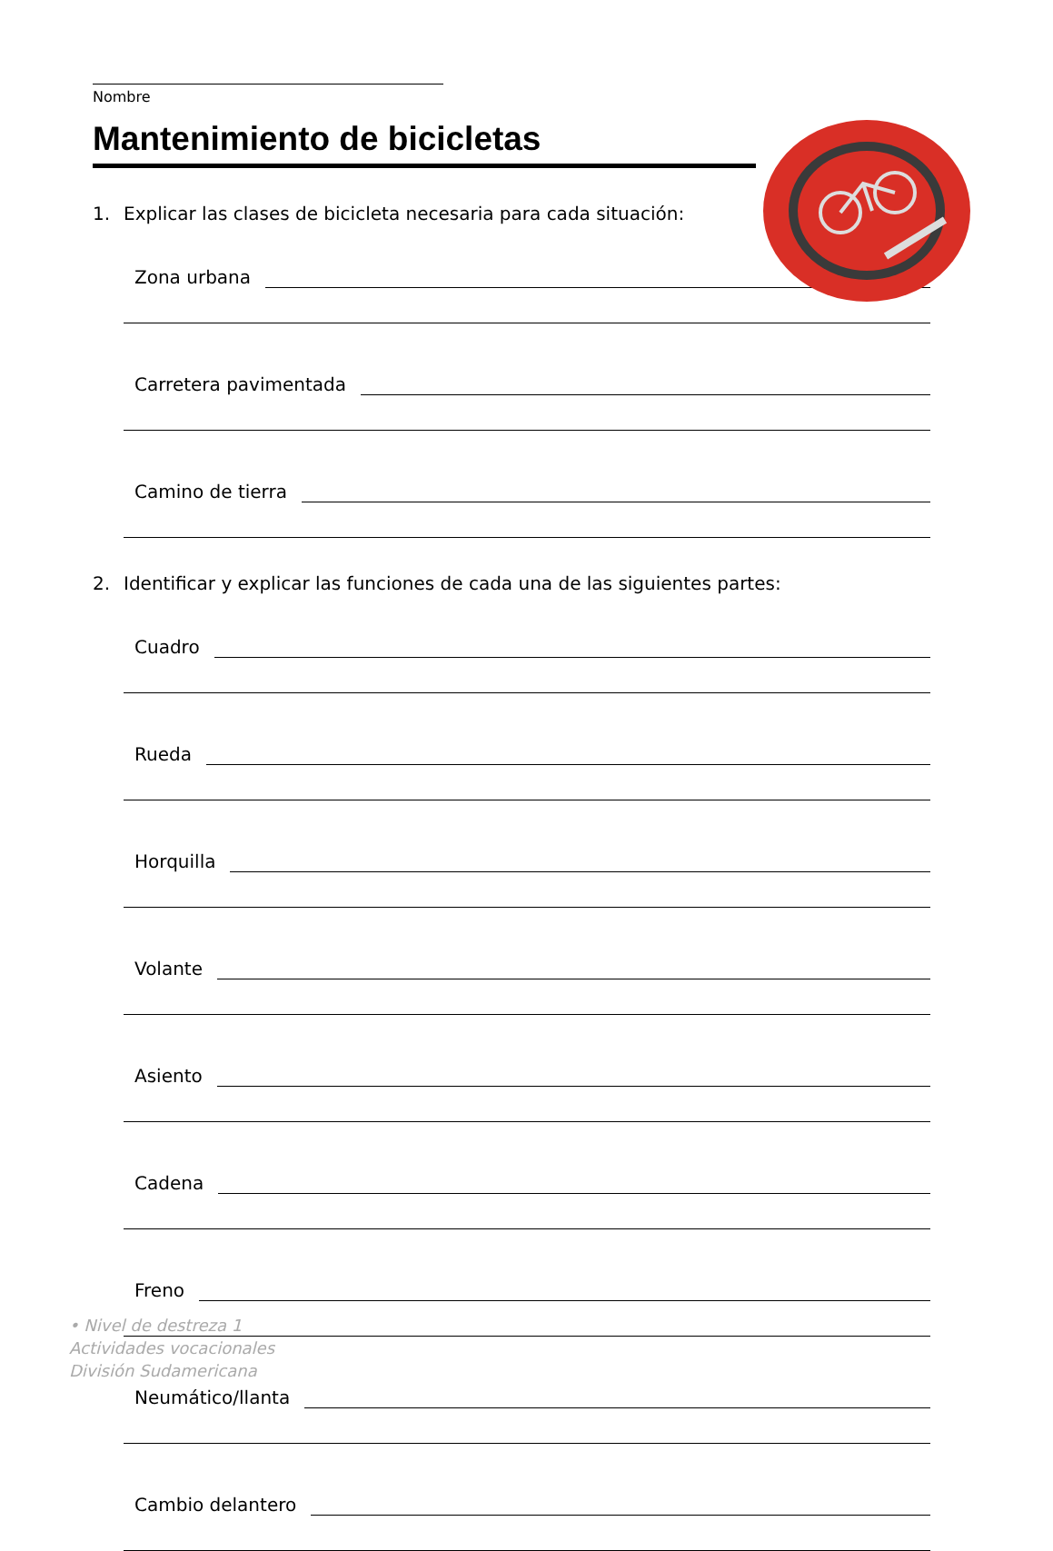Nombre
Mantenimiento de bicicletas
1. Explicar las clases de bicicleta necesaria para cada situación:
Zona urbana
Carretera pavimentada
Camino de tierra
2. Identificar y explicar las funciones de cada una de las siguientes partes:
Cuadro
Rueda
Horquilla
Volante
Asiento
Cadena
Freno
Neumático/llanta
Cambio delantero
• Nivel de destreza 1
Actividades vocacionales
División Sudamericana